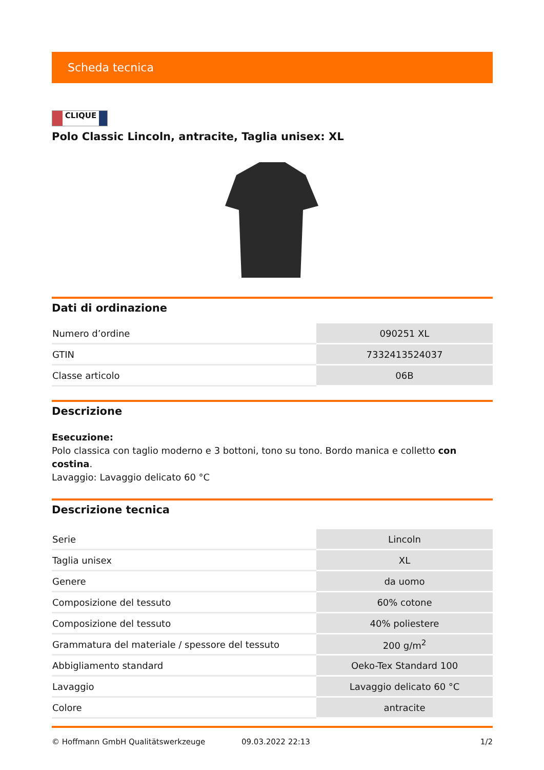Scheda tecnica
CLIQUE
Polo Classic Lincoln, antracite, Taglia unisex: XL
Dati di ordinazione
| Numero d’ordine | 090251 XL |
| GTIN | 7332413524037 |
| Classe articolo | 06B |
Descrizione
Esecuzione:
Polo classica con taglio moderno e 3 bottoni, tono su tono. Bordo manica e colletto con costina.
Lavaggio: Lavaggio delicato 60 °C
Descrizione tecnica
| Serie | Lincoln |
| Taglia unisex | XL |
| Genere | da uomo |
| Composizione del tessuto | 60% cotone |
| Composizione del tessuto | 40% poliestere |
| Grammatura del materiale / spessore del tessuto | 200 g/m<sup>2</sup> |
| Abbigliamento standard | Oeko-Tex Standard 100 |
| Lavaggio | Lavaggio delicato 60 °C |
| Colore | antracite |
© Hoffmann GmbH Qualitätswerkzeuge 09.03.2022 22:13 1/2